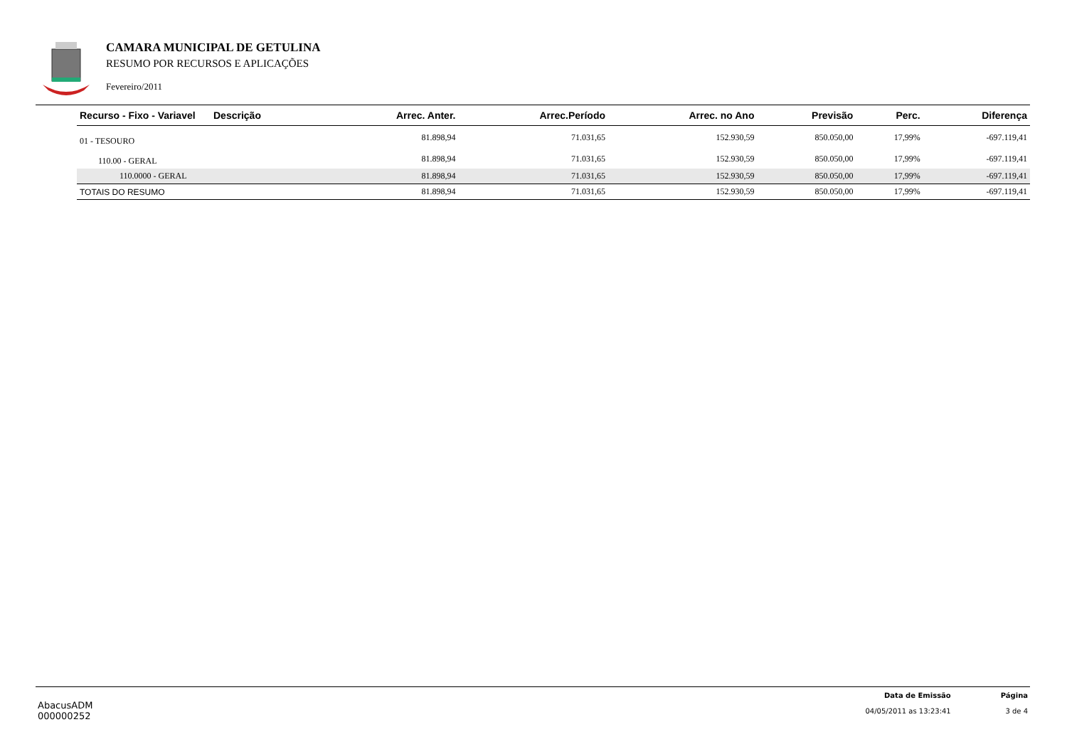CAMARA MUNICIPAL DE GETULINA
RESUMO POR RECURSOS E APLICAÇÕES
Fevereiro/2011
| | Recurso - Fixo - Variavel | Descrição | Arrec. Anter. | Arrec.Período | Arrec. no Ano | Previsão | Perc. | Diferença |
| --- | --- | --- | --- | --- | --- | --- | --- | --- |
| | 01 - TESOURO | | 81.898,94 | 71.031,65 | 152.930,59 | 850.050,00 | 17,99% | -697.119,41 |
| | 110.00 - GERAL | | 81.898,94 | 71.031,65 | 152.930,59 | 850.050,00 | 17,99% | -697.119,41 |
| | 110.0000 - GERAL | | 81.898,94 | 71.031,65 | 152.930,59 | 850.050,00 | 17,99% | -697.119,41 |
| | TOTAIS DO RESUMO | | 81.898,94 | 71.031,65 | 152.930,59 | 850.050,00 | 17,99% | -697.119,41 |
AbacusADM
000000252
Data de Emissão
04/05/2011 as 13:23:41
Página
3 de 4